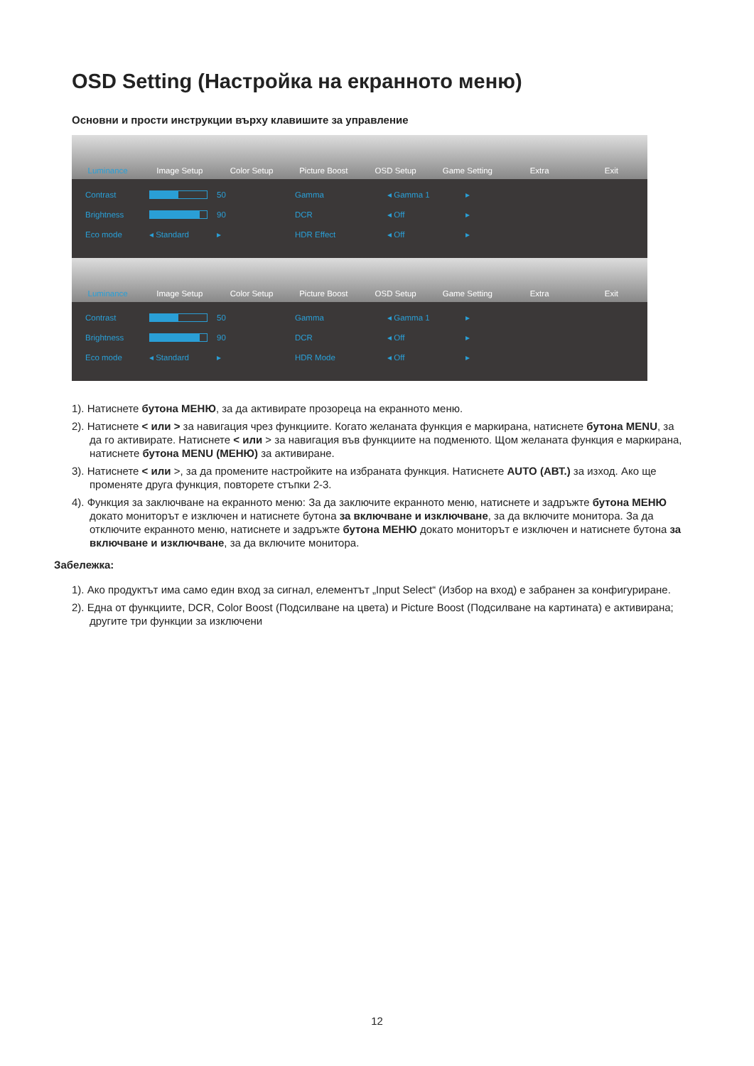OSD Setting (Настройка на екранното меню)
Основни и прости инструкции върху клавишите за управление
Luminance Image Setup Color Setup Picture Boost OSD Setup Game Setting Extra Exit
Contrast
50 Gamma ◂ Gamma 1 ▸ Brightness
90 DCR ◂ Off ▸ Eco mode ◂ Standard ▸ HDR Effect ◂ Off ▸
Luminance Image Setup Color Setup Picture Boost OSD Setup Game Setting Extra Exit
Contrast
50 Gamma ◂ Gamma 1 ▸ Brightness
90 DCR ◂ Off ▸ Eco mode ◂ Standard ▸ HDR Mode ◂ Off ▸
1). Натиснете бутона МЕНЮ, за да активирате прозореца на екранното меню.
2). Натиснете < или > за навигация чрез функциите. Когато желаната функция е маркирана, натиснете бутона MENU, за да го активирате. Натиснете < или > за навигация във функциите на подменюто. Щом желаната функция е маркирана, натиснете бутона MENU (МЕНЮ) за активиране.
3). Натиснете < или >, за да промените настройките на избраната функция. Натиснете AUTO (АВТ.) за изход. Ако ще променяте друга функция, повторете стъпки 2-3.
4). Функция за заключване на екранното меню: За да заключите екранното меню, натиснете и задръжте бутона МЕНЮ докато мониторът е изключен и натиснете бутона за включване и изключване, за да включите монитора. За да отключите екранното меню, натиснете и задръжте бутона МЕНЮ докато мониторът е изключен и натиснете бутона за включване и изключване, за да включите монитора.
Забележка:
1). Ако продуктът има само един вход за сигнал, елементът „Input Select“ (Избор на вход) е забранен за конфигуриране.
2). Една от функциите, DCR, Color Boost (Подсилване на цвета) и Picture Boost (Подсилване на картината) е активирана; другите три функции за изключени
12